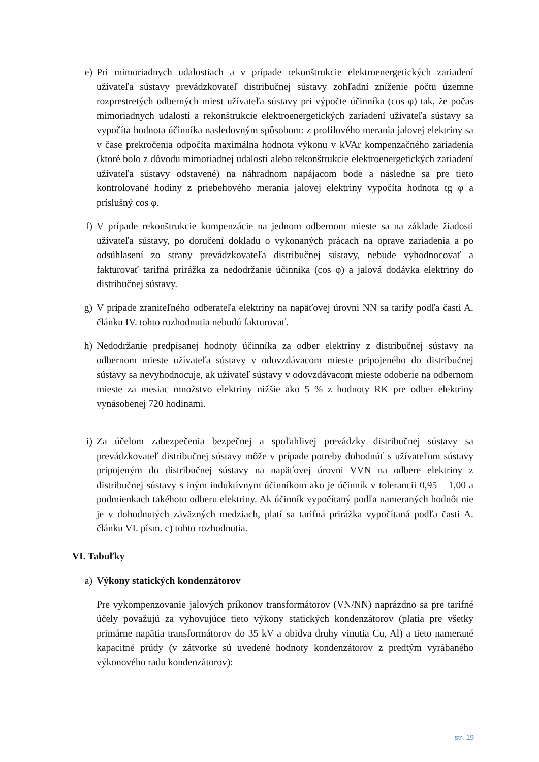e) Pri mimoriadnych udalostiach a v prípade rekonštrukcie elektroenergetických zariadení užívateľa sústavy prevádzkovateľ distribučnej sústavy zohľadní zníženie počtu územne rozprestretých odberných miest užívateľa sústavy pri výpočte účinníka (cos φ) tak, že počas mimoriadnych udalostí a rekonštrukcie elektroenergetických zariadení užívateľa sústavy sa vypočíta hodnota účinníka nasledovným spôsobom: z profilového merania jalovej elektriny sa v čase prekročenia odpočíta maximálna hodnota výkonu v kVAr kompenzačného zariadenia (ktoré bolo z dôvodu mimoriadnej udalosti alebo rekonštrukcie elektroenergetických zariadení užívateľa sústavy odstavené) na náhradnom napájacom bode a následne sa pre tieto kontrolované hodiny z priebehového merania jalovej elektriny vypočíta hodnota tg φ a príslušný cos φ.
f) V prípade rekonštrukcie kompenzácie na jednom odbernom mieste sa na základe žiadosti užívateľa sústavy, po doručení dokladu o vykonaných prácach na oprave zariadenia a po odsúhlasení zo strany prevádzkovateľa distribučnej sústavy, nebude vyhodnocovať a fakturovať tarifná prirážka za nedodržanie účinníka (cos φ) a jalová dodávka elektriny do distribučnej sústavy.
g) V prípade zraniteľného odberateľa elektriny na napäťovej úrovni NN sa tarify podľa časti A. článku IV. tohto rozhodnutia nebudú fakturovať.
h) Nedodržanie predpísanej hodnoty účinníka za odber elektriny z distribučnej sústavy na odbernom mieste užívateľa sústavy v odovzdávacom mieste pripojeného do distribučnej sústavy sa nevyhodnocuje, ak užívateľ sústavy v odovzdávacom mieste odoberie na odbernom mieste za mesiac množstvo elektriny nižšie ako 5 % z hodnoty RK pre odber elektriny vynásobenej 720 hodinami.
i) Za účelom zabezpečenia bezpečnej a spoľahlivej prevádzky distribučnej sústavy sa prevádzkovateľ distribučnej sústavy môže v prípade potreby dohodnúť s užívateľom sústavy pripojeným do distribučnej sústavy na napäťovej úrovni VVN na odbere elektriny z distribučnej sústavy s iným induktívnym účinníkom ako je účinník v tolerancii 0,95 – 1,00 a podmienkach takéhoto odberu elektriny. Ak účinník vypočítaný podľa nameraných hodnôt nie je v dohodnutých záväzných medziach, platí sa tarifná prirážka vypočítaná podľa časti A. článku VI. písm. c) tohto rozhodnutia.
VI. Tabuľky
a) Výkony statických kondenzátorov
Pre vykompenzovanie jalových príkonov transformátorov (VN/NN) naprázdno sa pre tarifné účely považujú za vyhovujúce tieto výkony statických kondenzátorov (platia pre všetky primárne napätia transformátorov do 35 kV a obidva druhy vinutia Cu, Al) a tieto namerané kapacitné prúdy (v zátvorke sú uvedené hodnoty kondenzátorov z predtým vyrábaného výkonového radu kondenzátorov):
str. 19